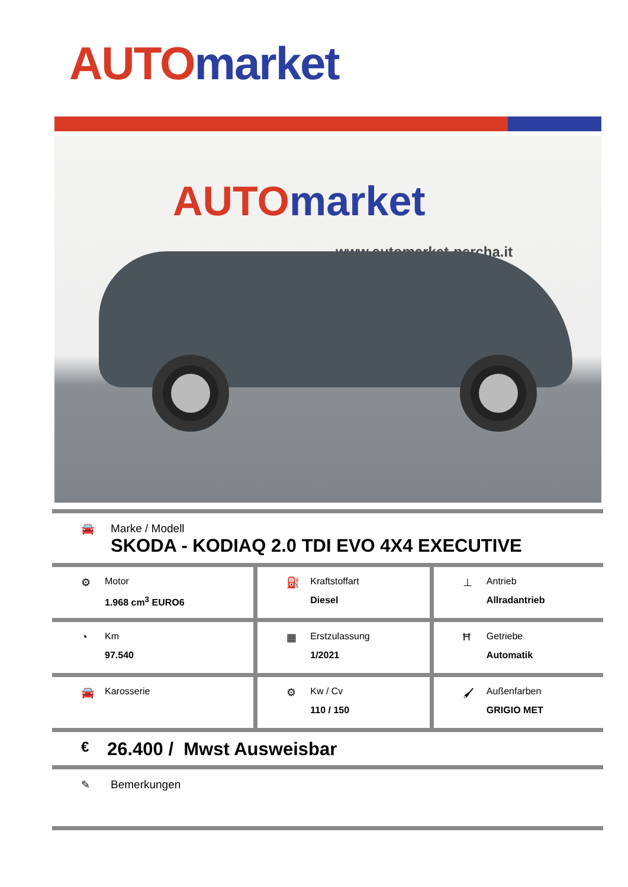AUTO market
AUTO market
www.automarket-percha.it
| 🚘 Marke / Modell SKODA - KODIAQ 2.0 TDI EVO 4X4 EXECUTIVE | | |
| ⚙ Motor 1.968 cm<sup>3</sup> EURO6 | ⛽ Kraftstoffart Diesel | ⊥ Antrieb Allradantrieb |
| ◔ Km 97.540 | ▦ Erstzulassung 1/2021 | Ħ Getriebe Automatik |
| 🚘 Karosserie | ⚙ Kw / Cv 110 / 150 | 🖌 Außenfarben GRIGIO MET |
| € 26.400 / Mwst Ausweisbar | | |
| ✎ Bemerkungen | | |